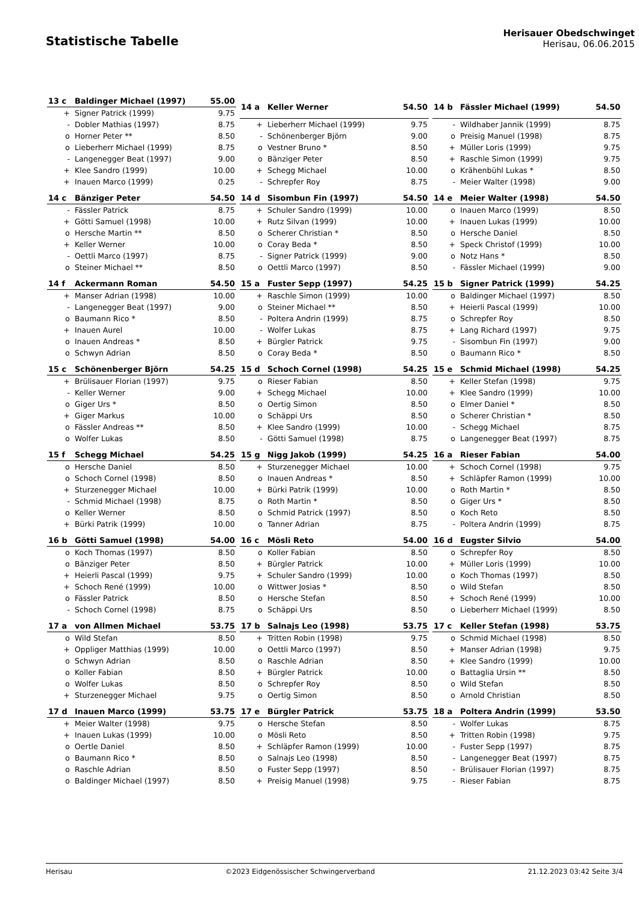Statistische Tabelle
Herisauer Obedschwinget
Herisau, 06.06.2015
| 13 c | Baldinger Michael (1997) | 55.00 |
| --- | --- | --- |
| + | Signer Patrick (1999) | 9.75 |
| - | Dobler Mathias (1997) | 8.75 |
| o | Horner Peter ** | 8.50 |
| o | Lieberherr Michael (1999) | 8.75 |
| - | Langenegger Beat (1997) | 9.00 |
| + | Klee Sandro (1999) | 10.00 |
| + | Inauen Marco (1999) | 0.25 |
| 14 a | Keller Werner | 54.50 |
| --- | --- | --- |
| + | Lieberherr Michael (1999) | 9.75 |
| - | Schönenberger Björn | 9.00 |
| o | Vestner Bruno * | 8.50 |
| o | Bänziger Peter | 8.50 |
| + | Schegg Michael | 10.00 |
| - | Schrepfer Roy | 8.75 |
| 14 b | Fässler Michael (1999) | 54.50 |
| --- | --- | --- |
| - | Wildhaber Jannik (1999) | 8.75 |
| o | Preisig Manuel (1998) | 8.75 |
| + | Müller Loris (1999) | 9.75 |
| + | Raschle Simon (1999) | 9.75 |
| o | Krähenbühl Lukas * | 8.50 |
| - | Meier Walter (1998) | 9.00 |
| 14 c | Bänziger Peter | 54.50 |
| --- | --- | --- |
| - | Fässler Patrick | 8.75 |
| + | Götti Samuel (1998) | 10.00 |
| o | Hersche Martin ** | 8.50 |
| + | Keller Werner | 10.00 |
| - | Oettli Marco (1997) | 8.75 |
| o | Steiner Michael ** | 8.50 |
| 14 d | Sisombun Fin (1997) | 54.50 |
| --- | --- | --- |
| + | Schuler Sandro (1999) | 10.00 |
| + | Rutz Silvan (1999) | 10.00 |
| o | Scherer Christian * | 8.50 |
| o | Coray Beda * | 8.50 |
| - | Signer Patrick (1999) | 9.00 |
| o | Oettli Marco (1997) | 8.50 |
| 14 e | Meier Walter (1998) | 54.50 |
| --- | --- | --- |
| o | Inauen Marco (1999) | 8.50 |
| + | Inauen Lukas (1999) | 10.00 |
| o | Hersche Daniel | 8.50 |
| + | Speck Christof (1999) | 10.00 |
| o | Notz Hans * | 8.50 |
| - | Fässler Michael (1999) | 9.00 |
| 14 f | Ackermann Roman | 54.50 |
| --- | --- | --- |
| + | Manser Adrian (1998) | 10.00 |
| - | Langenegger Beat (1997) | 9.00 |
| o | Baumann Rico * | 8.50 |
| + | Inauen Aurel | 10.00 |
| o | Inauen Andreas * | 8.50 |
| o | Schwyn Adrian | 8.50 |
| 15 a | Fuster Sepp (1997) | 54.25 |
| --- | --- | --- |
| + | Raschle Simon (1999) | 10.00 |
| o | Steiner Michael ** | 8.50 |
| - | Poltera Andrin (1999) | 8.75 |
| - | Wolfer Lukas | 8.75 |
| + | Bürgler Patrick | 9.75 |
| o | Coray Beda * | 8.50 |
| 15 b | Signer Patrick (1999) | 54.25 |
| --- | --- | --- |
| o | Baldinger Michael (1997) | 8.50 |
| + | Heierli Pascal (1999) | 10.00 |
| o | Schrepfer Roy | 8.50 |
| + | Lang Richard (1997) | 9.75 |
| - | Sisombun Fin (1997) | 9.00 |
| o | Baumann Rico * | 8.50 |
| 15 c | Schönenberger Björn | 54.25 |
| --- | --- | --- |
| + | Brülisauer Florian (1997) | 9.75 |
| - | Keller Werner | 9.00 |
| o | Giger Urs * | 8.50 |
| + | Giger Markus | 10.00 |
| o | Fässler Andreas ** | 8.50 |
| o | Wolfer Lukas | 8.50 |
| 15 d | Schoch Cornel (1998) | 54.25 |
| --- | --- | --- |
| o | Rieser Fabian | 8.50 |
| + | Schegg Michael | 10.00 |
| o | Oertig Simon | 8.50 |
| o | Schäppi Urs | 8.50 |
| + | Klee Sandro (1999) | 10.00 |
| - | Götti Samuel (1998) | 8.75 |
| 15 e | Schmid Michael (1998) | 54.25 |
| --- | --- | --- |
| + | Keller Stefan (1998) | 9.75 |
| + | Klee Sandro (1999) | 10.00 |
| o | Elmer Daniel * | 8.50 |
| o | Scherer Christian * | 8.50 |
| - | Schegg Michael | 8.75 |
| o | Langenegger Beat (1997) | 8.75 |
| 15 f | Schegg Michael | 54.25 |
| --- | --- | --- |
| o | Hersche Daniel | 8.50 |
| o | Schoch Cornel (1998) | 8.50 |
| + | Sturzenegger Michael | 10.00 |
| - | Schmid Michael (1998) | 8.75 |
| o | Keller Werner | 8.50 |
| + | Bürki Patrik (1999) | 10.00 |
| 15 g | Nigg Jakob (1999) | 54.25 |
| --- | --- | --- |
| + | Sturzenegger Michael | 10.00 |
| o | Inauen Andreas * | 8.50 |
| + | Bürki Patrik (1999) | 10.00 |
| o | Roth Martin * | 8.50 |
| o | Schmid Patrick (1997) | 8.50 |
| o | Tanner Adrian | 8.75 |
| 16 a | Rieser Fabian | 54.00 |
| --- | --- | --- |
| + | Schoch Cornel (1998) | 9.75 |
| + | Schläpfer Ramon (1999) | 10.00 |
| o | Roth Martin * | 8.50 |
| o | Giger Urs * | 8.50 |
| o | Koch Reto | 8.50 |
| - | Poltera Andrin (1999) | 8.75 |
| 16 b | Götti Samuel (1998) | 54.00 |
| --- | --- | --- |
| o | Koch Thomas (1997) | 8.50 |
| o | Bänziger Peter | 8.50 |
| + | Heierli Pascal (1999) | 9.75 |
| + | Schoch René (1999) | 10.00 |
| o | Fässler Patrick | 8.50 |
| - | Schoch Cornel (1998) | 8.75 |
| 16 c | Mösli Reto | 54.00 |
| --- | --- | --- |
| o | Koller Fabian | 8.50 |
| + | Bürgler Patrick | 10.00 |
| + | Schuler Sandro (1999) | 10.00 |
| o | Wittwer Josias * | 8.50 |
| o | Hersche Stefan | 8.50 |
| o | Schäppi Urs | 8.50 |
| 16 d | Eugster Silvio | 54.00 |
| --- | --- | --- |
| o | Schrepfer Roy | 8.50 |
| + | Müller Loris (1999) | 10.00 |
| o | Koch Thomas (1997) | 8.50 |
| o | Wild Stefan | 8.50 |
| + | Schoch René (1999) | 10.00 |
| o | Lieberherr Michael (1999) | 8.50 |
| 17 a | von Allmen Michael | 53.75 |
| --- | --- | --- |
| o | Wild Stefan | 8.50 |
| + | Oppliger Matthias (1999) | 10.00 |
| o | Schwyn Adrian | 8.50 |
| o | Koller Fabian | 8.50 |
| o | Wolfer Lukas | 8.50 |
| + | Sturzenegger Michael | 9.75 |
| 17 b | Salnajs Leo (1998) | 53.75 |
| --- | --- | --- |
| + | Tritten Robin (1998) | 9.75 |
| o | Oettli Marco (1997) | 8.50 |
| o | Raschle Adrian | 8.50 |
| + | Bürgler Patrick | 10.00 |
| o | Schrepfer Roy | 8.50 |
| o | Oertig Simon | 8.50 |
| 17 c | Keller Stefan (1998) | 53.75 |
| --- | --- | --- |
| o | Schmid Michael (1998) | 8.50 |
| + | Manser Adrian (1998) | 9.75 |
| + | Klee Sandro (1999) | 10.00 |
| o | Battaglia Ursin ** | 8.50 |
| o | Wild Stefan | 8.50 |
| o | Arnold Christian | 8.50 |
| 17 d | Inauen Marco (1999) | 53.75 |
| --- | --- | --- |
| + | Meier Walter (1998) | 9.75 |
| + | Inauen Lukas (1999) | 10.00 |
| o | Oertle Daniel | 8.50 |
| o | Baumann Rico * | 8.50 |
| o | Raschle Adrian | 8.50 |
| o | Baldinger Michael (1997) | 8.50 |
| 17 e | Bürgler Patrick | 53.75 |
| --- | --- | --- |
| o | Hersche Stefan | 8.50 |
| o | Mösli Reto | 8.50 |
| + | Schläpfer Ramon (1999) | 10.00 |
| o | Salnajs Leo (1998) | 8.50 |
| o | Fuster Sepp (1997) | 8.50 |
| + | Preisig Manuel (1998) | 9.75 |
| 18 a | Poltera Andrin (1999) | 53.50 |
| --- | --- | --- |
| - | Wolfer Lukas | 8.75 |
| + | Tritten Robin (1998) | 9.75 |
| - | Fuster Sepp (1997) | 8.75 |
| - | Langenegger Beat (1997) | 8.75 |
| - | Brülisauer Florian (1997) | 8.75 |
| - | Rieser Fabian | 8.75 |
Herisau ©2023 Eidgenössischer Schwingerverband 21.12.2023 03:42 Seite 3/4